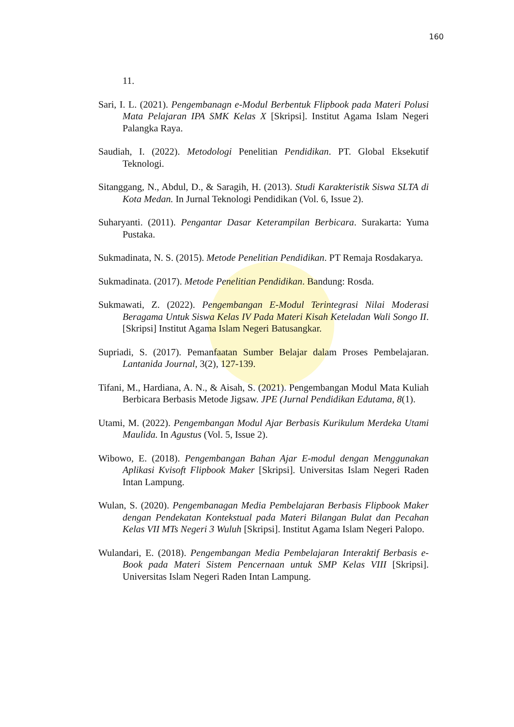160
11.
Sari, I. L. (2021). Pengembanagn e-Modul Berbentuk Flipbook pada Materi Polusi Mata Pelajaran IPA SMK Kelas X [Skripsi]. Institut Agama Islam Negeri Palangka Raya.
Saudiah, I. (2022). Metodologi Penelitian Pendidikan. PT. Global Eksekutif Teknologi.
Sitanggang, N., Abdul, D., & Saragih, H. (2013). Studi Karakteristik Siswa SLTA di Kota Medan. In Jurnal Teknologi Pendidikan (Vol. 6, Issue 2).
Suharyanti. (2011). Pengantar Dasar Keterampilan Berbicara. Surakarta: Yuma Pustaka.
Sukmadinata, N. S. (2015). Metode Penelitian Pendidikan. PT Remaja Rosdakarya.
Sukmadinata. (2017). Metode Penelitian Pendidikan. Bandung: Rosda.
Sukmawati, Z. (2022). Pengembangan E-Modul Terintegrasi Nilai Moderasi Beragama Untuk Siswa Kelas IV Pada Materi Kisah Keteladan Wali Songo II. [Skripsi] Institut Agama Islam Negeri Batusangkar.
Supriadi, S. (2017). Pemanfaatan Sumber Belajar dalam Proses Pembelajaran. Lantanida Journal, 3(2), 127-139.
Tifani, M., Hardiana, A. N., & Aisah, S. (2021). Pengembangan Modul Mata Kuliah Berbicara Berbasis Metode Jigsaw. JPE (Jurnal Pendidikan Edutama, 8(1).
Utami, M. (2022). Pengembangan Modul Ajar Berbasis Kurikulum Merdeka Utami Maulida. In Agustus (Vol. 5, Issue 2).
Wibowo, E. (2018). Pengembangan Bahan Ajar E-modul dengan Menggunakan Aplikasi Kvisoft Flipbook Maker [Skripsi]. Universitas Islam Negeri Raden Intan Lampung.
Wulan, S. (2020). Pengembanagan Media Pembelajaran Berbasis Flipbook Maker dengan Pendekatan Kontekstual pada Materi Bilangan Bulat dan Pecahan Kelas VII MTs Negeri 3 Wuluh [Skripsi]. Institut Agama Islam Negeri Palopo.
Wulandari, E. (2018). Pengembangan Media Pembelajaran Interaktif Berbasis e-Book pada Materi Sistem Pencernaan untuk SMP Kelas VIII [Skripsi]. Universitas Islam Negeri Raden Intan Lampung.